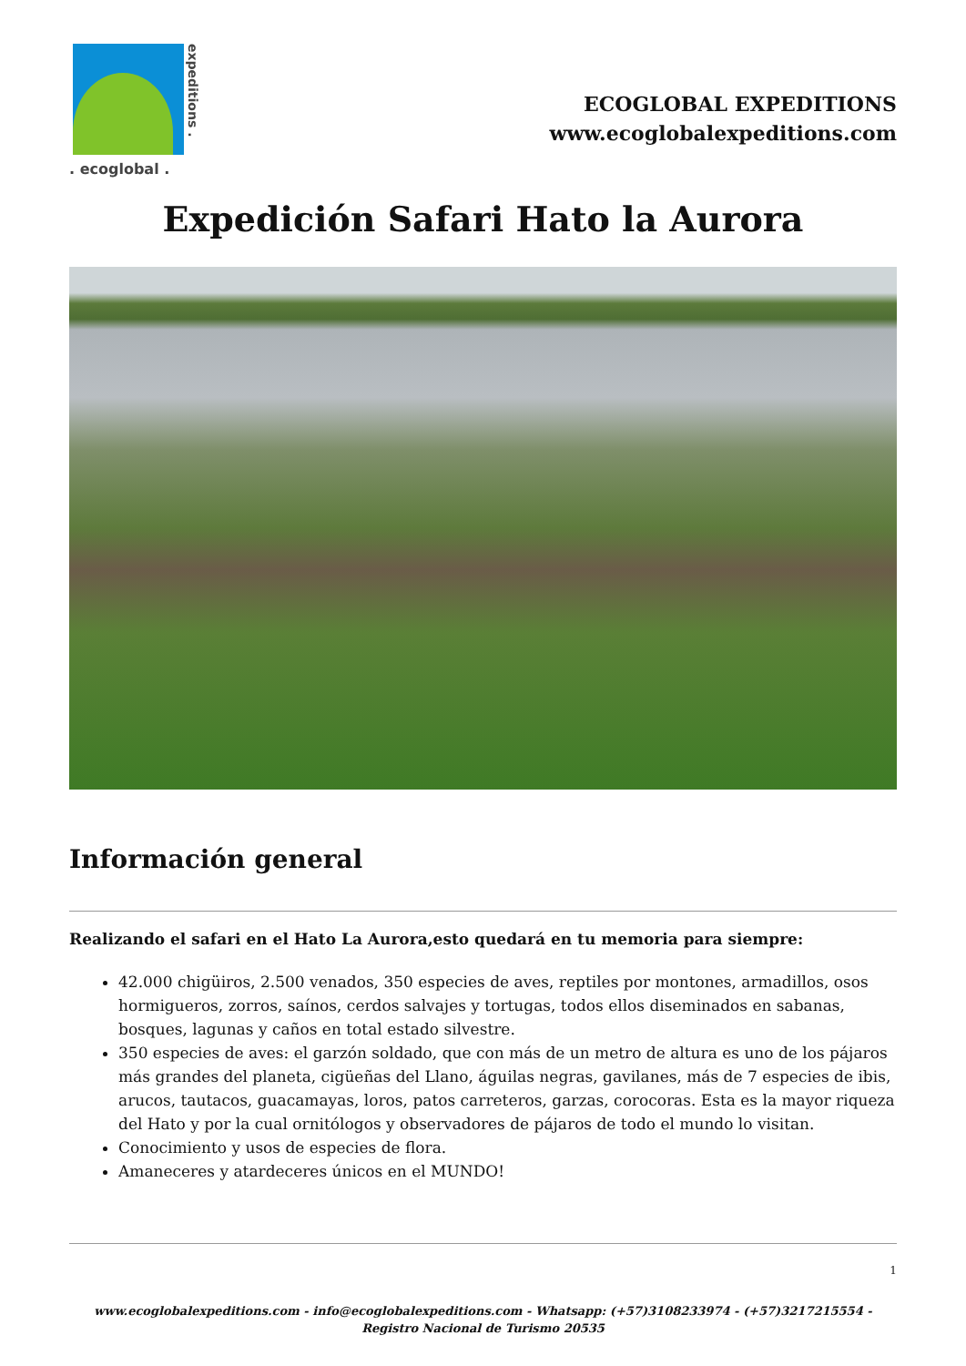expeditions .
. ecoglobal .
ECOGLOBAL EXPEDITIONS
www.ecoglobalexpeditions.com
Expedición Safari Hato la Aurora
Información general
Realizando el safari en el Hato La Aurora,esto quedará en tu memoria para siempre:
42.000 chigüiros, 2.500 venados, 350 especies de aves, reptiles por montones, armadillos, osos hormigueros, zorros, saínos, cerdos salvajes y tortugas, todos ellos diseminados en sabanas, bosques, lagunas y caños en total estado silvestre.
350 especies de aves: el garzón soldado, que con más de un metro de altura es uno de los pájaros más grandes del planeta, cigüeñas del Llano, águilas negras, gavilanes, más de 7 especies de ibis, arucos, tautacos, guacamayas, loros, patos carreteros, garzas, corocoras. Esta es la mayor riqueza del Hato y por la cual ornitólogos y observadores de pájaros de todo el mundo lo visitan.
Conocimiento y usos de especies de flora.
Amaneceres y atardeceres únicos en el MUNDO!
1
www.ecoglobalexpeditions.com - info@ecoglobalexpeditions.com - Whatsapp: (+57)3108233974 - (+57)3217215554 -
Registro Nacional de Turismo 20535